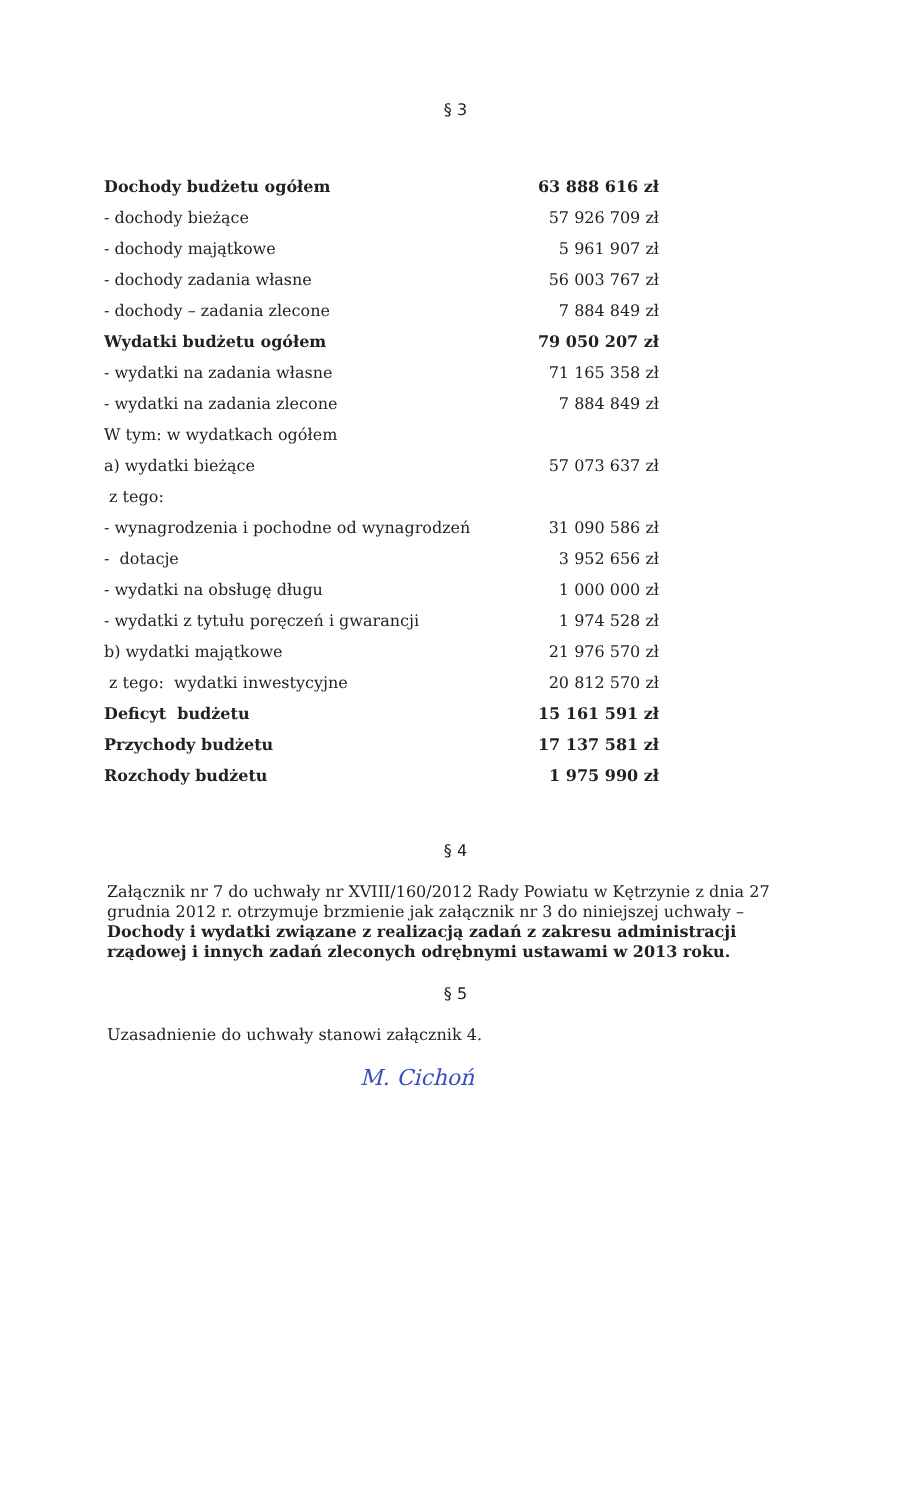§ 3
| Dochody budżetu ogółem | 63 888 616 zł |
| - dochody bieżące | 57 926 709 zł |
| - dochody majątkowe | 5 961 907 zł |
| - dochody zadania własne | 56 003 767 zł |
| - dochody – zadania zlecone | 7 884 849 zł |
| Wydatki budżetu ogółem | 79 050 207 zł |
| - wydatki na zadania własne | 71 165 358 zł |
| - wydatki na zadania zlecone | 7 884 849 zł |
| W tym: w wydatkach ogółem | |
| a) wydatki bieżące | 57 073 637 zł |
| z tego: | |
| - wynagrodzenia i pochodne od wynagrodzeń | 31 090 586 zł |
| - dotacje | 3 952 656 zł |
| - wydatki na obsługę długu | 1 000 000 zł |
| - wydatki z tytułu poręczeń i gwarancji | 1 974 528 zł |
| b) wydatki majątkowe | 21 976 570 zł |
| z tego: wydatki inwestycyjne | 20 812 570 zł |
| Deficyt budżetu | 15 161 591 zł |
| Przychody budżetu | 17 137 581 zł |
| Rozchody budżetu | 1 975 990 zł |
§ 4
Załącznik nr 7 do uchwały nr XVIII/160/2012 Rady Powiatu w Kętrzynie z dnia 27 grudnia 2012 r. otrzymuje brzmienie jak załącznik nr 3 do niniejszej uchwały – Dochody i wydatki związane z realizacją zadań z zakresu administracji rządowej i innych zadań zleconych odrębnymi ustawami w 2013 roku.
§ 5
Uzasadnienie do uchwały stanowi załącznik 4.
M. Cichoń